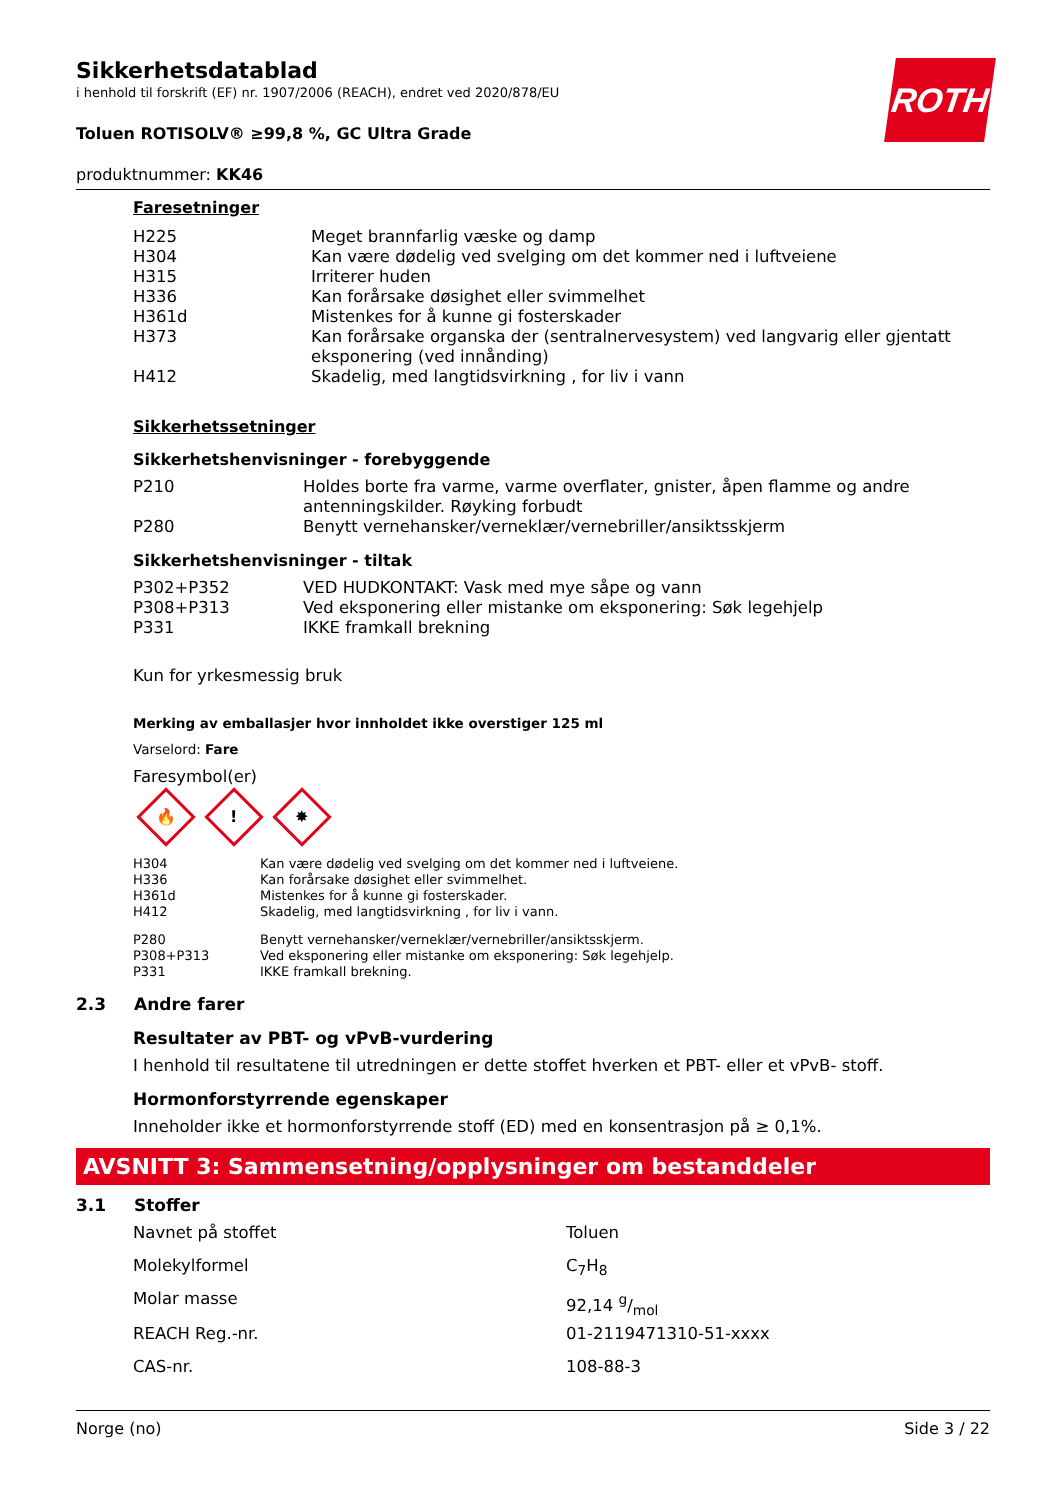ROTH
Sikkerhetsdatablad
i henhold til forskrift (EF) nr. 1907/2006 (REACH), endret ved 2020/878/EU
Toluen ROTISOLV® ≥99,8 %, GC Ultra Grade
produktnummer: KK46
Faresetninger
| H225 | Meget brannfarlig væske og damp |
| H304 | Kan være dødelig ved svelging om det kommer ned i luftveiene |
| H315 | Irriterer huden |
| H336 | Kan forårsake døsighet eller svimmelhet |
| H361d | Mistenkes for å kunne gi fosterskader |
| H373 | Kan forårsake organska der (sentralnervesystem) ved langvarig eller gjentatt eksponering (ved innånding) |
| H412 | Skadelig, med langtidsvirkning , for liv i vann |
Sikkerhetssetninger
Sikkerhetshenvisninger - forebyggende
| P210 | Holdes borte fra varme, varme overflater, gnister, åpen flamme og andre antenningskilder. Røyking forbudt |
| P280 | Benytt vernehansker/verneklær/vernebriller/ansiktsskjerm |
Sikkerhetshenvisninger - tiltak
| P302+P352 | VED HUDKONTAKT: Vask med mye såpe og vann |
| P308+P313 | Ved eksponering eller mistanke om eksponering: Søk legehjelp |
| P331 | IKKE framkall brekning |
Kun for yrkesmessig bruk
Merking av emballasjer hvor innholdet ikke overstiger 125 ml
Varselord: Fare
Faresymbol(er)
🔥! ✸
| H304 | Kan være dødelig ved svelging om det kommer ned i luftveiene. |
| H336 | Kan forårsake døsighet eller svimmelhet. |
| H361d | Mistenkes for å kunne gi fosterskader. |
| H412 | Skadelig, med langtidsvirkning , for liv i vann. |
| P280 | Benytt vernehansker/verneklær/vernebriller/ansiktsskjerm. |
| P308+P313 | Ved eksponering eller mistanke om eksponering: Søk legehjelp. |
| P331 | IKKE framkall brekning. |
2.3 Andre farer
Resultater av PBT- og vPvB-vurdering
I henhold til resultatene til utredningen er dette stoffet hverken et PBT- eller et vPvB- stoff.
Hormonforstyrrende egenskaper
Inneholder ikke et hormonforstyrrende stoff (ED) med en konsentrasjon på ≥ 0,1%.
AVSNITT 3: Sammensetning/opplysninger om bestanddeler
3.1 Stoffer
| Navnet på stoffet | Toluen |
| Molekylformel | C<sub>7</sub>H<sub>8</sub> |
| Molar masse | 92,14 g/mol |
| REACH Reg.-nr. | 01-2119471310-51-xxxx |
| CAS-nr. | 108-88-3 |
Norge (no) Side 3 / 22